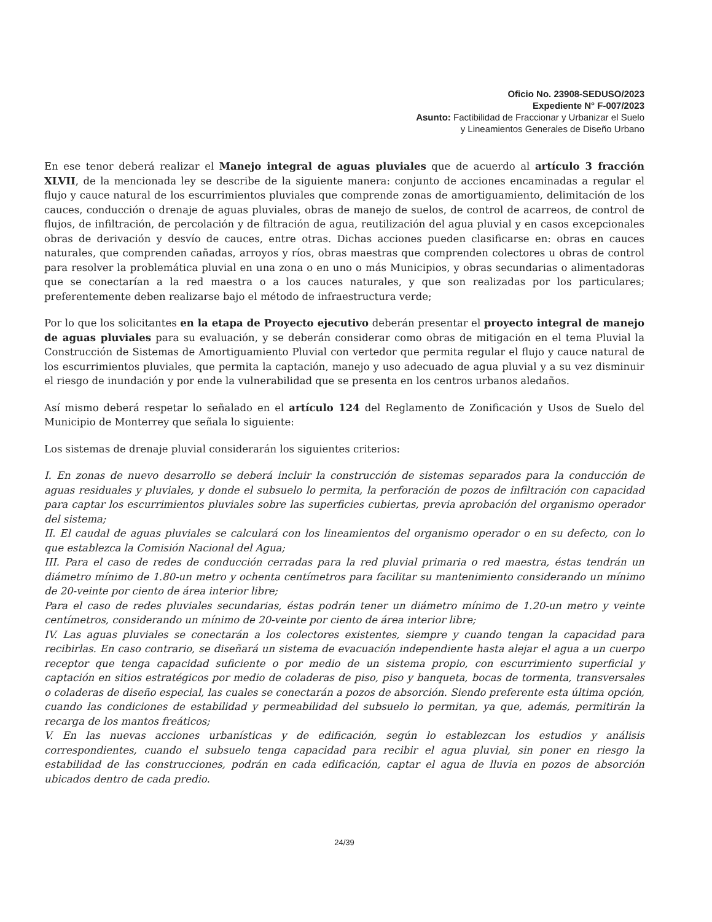Oficio No. 23908-SEDUSO/2023
Expediente N° F-007/2023
Asunto: Factibilidad de Fraccionar y Urbanizar el Suelo
y Lineamientos Generales de Diseño Urbano
En ese tenor deberá realizar el Manejo integral de aguas pluviales que de acuerdo al artículo 3 fracción XLVII, de la mencionada ley se describe de la siguiente manera: conjunto de acciones encaminadas a regular el flujo y cauce natural de los escurrimientos pluviales que comprende zonas de amortiguamiento, delimitación de los cauces, conducción o drenaje de aguas pluviales, obras de manejo de suelos, de control de acarreos, de control de flujos, de infiltración, de percolación y de filtración de agua, reutilización del agua pluvial y en casos excepcionales obras de derivación y desvío de cauces, entre otras. Dichas acciones pueden clasificarse en: obras en cauces naturales, que comprenden cañadas, arroyos y ríos, obras maestras que comprenden colectores u obras de control para resolver la problemática pluvial en una zona o en uno o más Municipios, y obras secundarias o alimentadoras que se conectarían a la red maestra o a los cauces naturales, y que son realizadas por los particulares; preferentemente deben realizarse bajo el método de infraestructura verde;
Por lo que los solicitantes en la etapa de Proyecto ejecutivo deberán presentar el proyecto integral de manejo de aguas pluviales para su evaluación, y se deberán considerar como obras de mitigación en el tema Pluvial la Construcción de Sistemas de Amortiguamiento Pluvial con vertedor que permita regular el flujo y cauce natural de los escurrimientos pluviales, que permita la captación, manejo y uso adecuado de agua pluvial y a su vez disminuir el riesgo de inundación y por ende la vulnerabilidad que se presenta en los centros urbanos aledaños.
Así mismo deberá respetar lo señalado en el artículo 124 del Reglamento de Zonificación y Usos de Suelo del Municipio de Monterrey que señala lo siguiente:
Los sistemas de drenaje pluvial considerarán los siguientes criterios:
I. En zonas de nuevo desarrollo se deberá incluir la construcción de sistemas separados para la conducción de aguas residuales y pluviales, y donde el subsuelo lo permita, la perforación de pozos de infiltración con capacidad para captar los escurrimientos pluviales sobre las superficies cubiertas, previa aprobación del organismo operador del sistema;
II. El caudal de aguas pluviales se calculará con los lineamientos del organismo operador o en su defecto, con lo que establezca la Comisión Nacional del Agua;
III. Para el caso de redes de conducción cerradas para la red pluvial primaria o red maestra, éstas tendrán un diámetro mínimo de 1.80-un metro y ochenta centímetros para facilitar su mantenimiento considerando un mínimo de 20-veinte por ciento de área interior libre;
Para el caso de redes pluviales secundarias, éstas podrán tener un diámetro mínimo de 1.20-un metro y veinte centímetros, considerando un mínimo de 20-veinte por ciento de área interior libre;
IV. Las aguas pluviales se conectarán a los colectores existentes, siempre y cuando tengan la capacidad para recibirlas. En caso contrario, se diseñará un sistema de evacuación independiente hasta alejar el agua a un cuerpo receptor que tenga capacidad suficiente o por medio de un sistema propio, con escurrimiento superficial y captación en sitios estratégicos por medio de coladeras de piso, piso y banqueta, bocas de tormenta, transversales o coladeras de diseño especial, las cuales se conectarán a pozos de absorción. Siendo preferente esta última opción, cuando las condiciones de estabilidad y permeabilidad del subsuelo lo permitan, ya que, además, permitirán la recarga de los mantos freáticos;
V. En las nuevas acciones urbanísticas y de edificación, según lo establezcan los estudios y análisis correspondientes, cuando el subsuelo tenga capacidad para recibir el agua pluvial, sin poner en riesgo la estabilidad de las construcciones, podrán en cada edificación, captar el agua de lluvia en pozos de absorción ubicados dentro de cada predio.
24/39